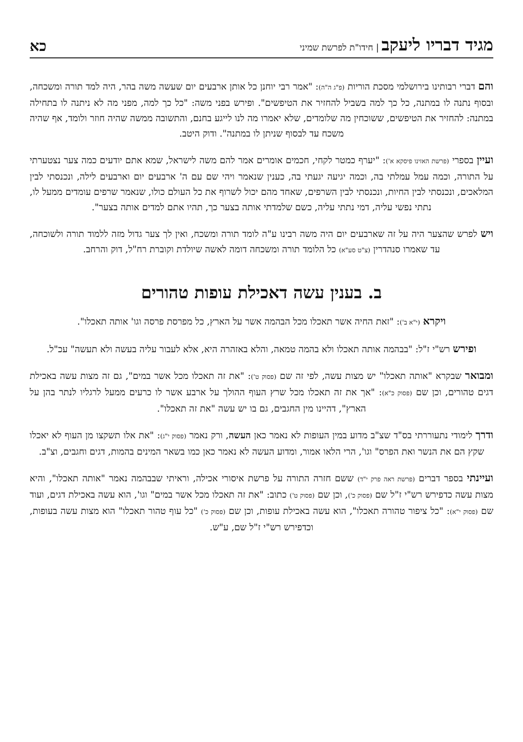מגיד דבריו ליעקב | חידו"ת לפרשת שמיני
כא
והם דברי רבותינו בירושלמי מסכת הוריות (פ"ג ה"ה): "אמר רבי יוחנן כל אותן ארבעים יום שעשה משה בהר, היה למד תורה ומשכחה, ובסוף נתנה לו במתנה, כל כך למה בשביל להחזיר את הטיפשים". ופירש בפני משה: "כל כך למה, מפני מה לא ניתנה לו בתחילה במתנה: להחזיר את הטיפשים, ששוכחין מה שלומדים, שלא יאמרו מה לנו לייגע בחנם, והתשובה ממשה שהיה חוזר ולומד, אף שהיה משכח עד לבסוף שניתן לו במתנה". ודוק היטב.
ועיין בספרי (פרשת האזינו פיסקא א'): "יערף כמטר לקחי, חכמים אומרים אמר להם משה לישראל, שמא אתם יודעים כמה צער נצטערתי על התורה, וכמה עמל עמלתי בה, וכמה יגיעה יגעתי בה, כענין שנאמר ויהי שם עם ה' ארבעים יום וארבעים לילה, ונכנסתי לבין המלאכים, ונכנסתי לבין החיות, ונכנסתי לבין השרפים, שאחד מהם יכול לשרוף את כל העולם כולו, שנאמר שרפים עומדים ממעל לו, נתתי נפשי עליה, דמי נתתי עליה, כשם שלמדתי אותה בצער כך, תהיו אתם למדים אותה בצער".
ויש לפרש שהצער היה על זה שארבעים יום היה משה רבינו ע"ה לומד תורה ומשכח, ואין לך צער גדול מזה ללמוד תורה ולשוכחה, עד שאמרו סנהדרין (צ"ט סע"א) כל הלומד תורה ומשכחה דומה לאשה שיולדת וקוברת רח"ל, דוק והרחב.
ב. בענין עשה דאכילת עופות טהורים
ויקרא (י"א ב'): "זאת החיה אשר תאכלו מכל הבהמה אשר על הארץ, כל מפרסת פרסה וגו' אותה תאכלו".
ופירש רש"י ז"ל: "בבהמה אותה תאכלו ולא בהמה טמאה, והלא באזהרה היא, אלא לעבור עליה בעשה ולא תעשה" עכ"ל.
ומבואר שבקרא "אותה תאכלו" יש מצות עשה, לפי זה שם (פסוק ט'): "את זה תאכלו מכל אשר במים", גם זה מצות עשה באכילת דגים טהורים, וכן שם (פסוק כ"א): "אך את זה תאכלו מכל שרץ העוף ההולך על ארבע אשר לו כרעים ממעל לרגליו לנתר בהן על הארץ", דהיינו מין החגבים, גם בו יש עשה "את זה תאכלו".
ודרך לימודי נתעוררתי בס"ד שצ"ב מדוע במין העופות לא נאמר כאן העשה, ורק נאמר (פסוק י"ג): "את אלו תשקצו מן העוף לא יאכלו שקץ הם את הנשר ואת הפרס" וגו', הרי הלאו אמור, ומדוע העשה לא נאמר כאן כמו בשאר המינים בהמות, דגים וחגבים, וצ"ב.
ועיינתי בספר דברים (פרשת ראה פרק י"ד) ששם חזרה התורה על פרשת איסורי אכילה, וראיתי שבבהמה נאמר "אותה תאכלו", והיא מצות עשה כדפירש רש"י ז"ל שם (פסוק כ'), וכן שם (פסוק ט') כתוב: "את זה תאכלו מכל אשר במים" וגו', הוא עשה באכילת דגים, ועוד שם (פסוק י"א): "כל ציפור טהורה תאכלו", הוא עשה באכילת עופות, וכן שם (פסוק כ') "כל עוף טהור תאכלו" הוא מצות עשה בעופות, וכדפירש רש"י ז"ל שם, ע"ש.